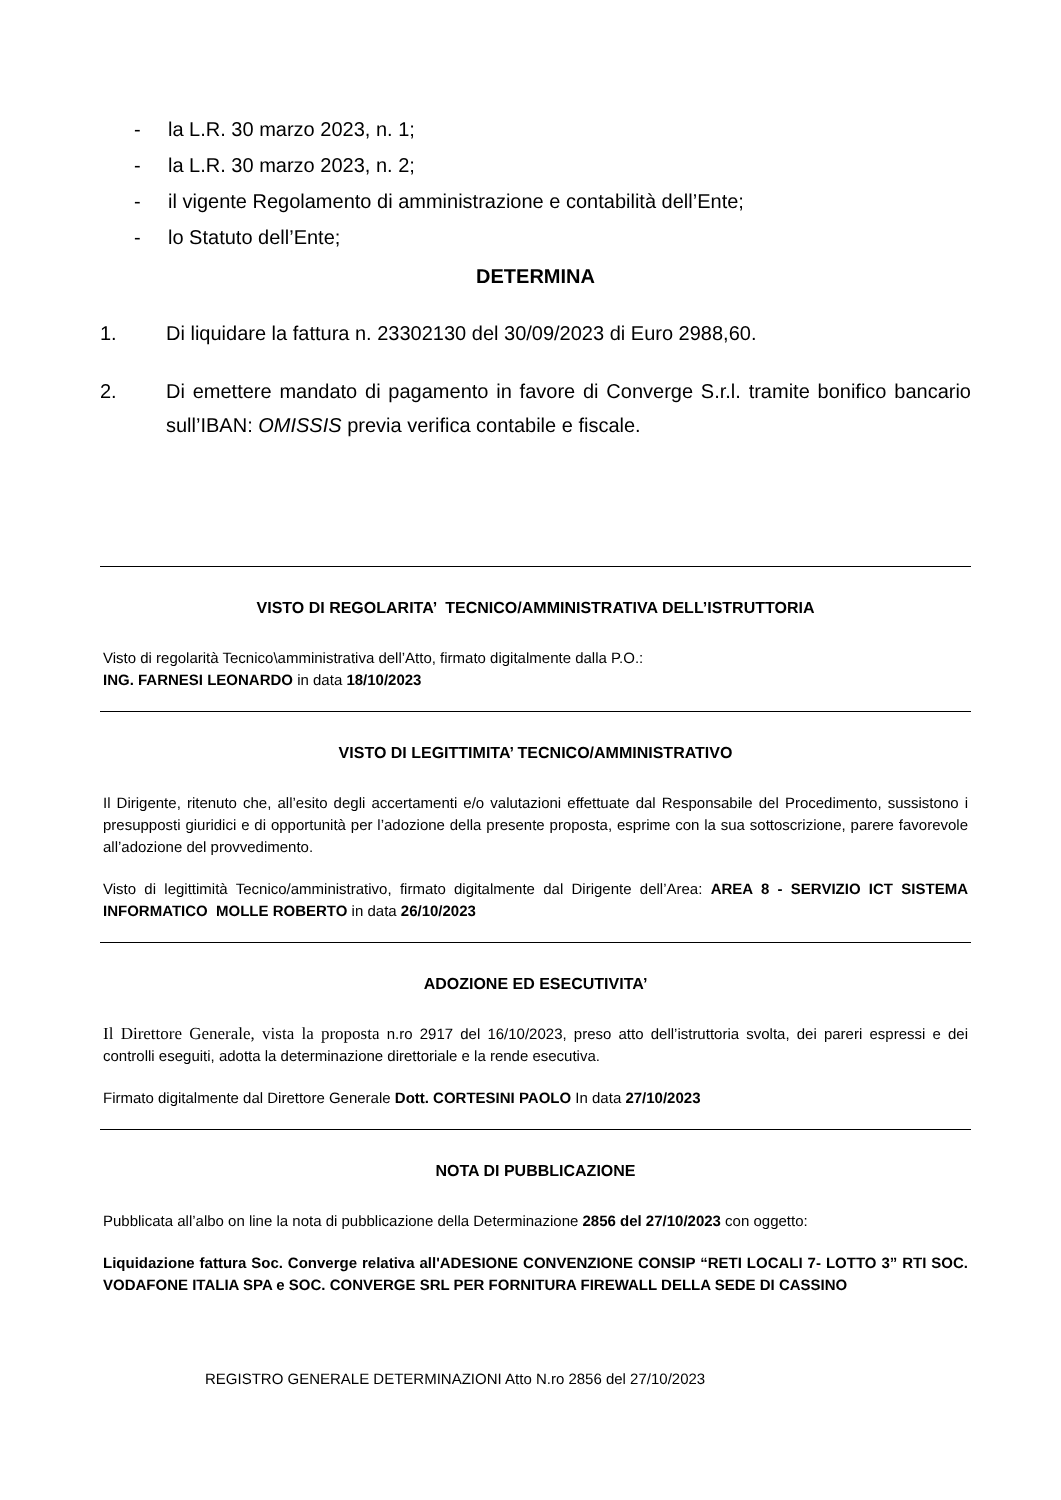- la L.R. 30 marzo 2023, n. 1;
- la L.R. 30 marzo 2023, n. 2;
- il vigente Regolamento di amministrazione e contabilità dell’Ente;
- lo Statuto dell’Ente;
DETERMINA
1. Di liquidare la fattura n. 23302130 del 30/09/2023 di Euro 2988,60.
2. Di emettere mandato di pagamento in favore di Converge S.r.l. tramite bonifico bancario sull’IBAN: OMISSIS previa verifica contabile e fiscale.
VISTO DI REGOLARITA’ TECNICO/AMMINISTRATIVA DELL’ISTRUTTORIA
Visto di regolarità Tecnico\amministrativa dell’Atto, firmato digitalmente dalla P.O.:
ING. FARNESI LEONARDO in data 18/10/2023
VISTO DI LEGITTIMITA’ TECNICO/AMMINISTRATIVO
Il Dirigente, ritenuto che, all’esito degli accertamenti e/o valutazioni effettuate dal Responsabile del Procedimento, sussistono i presupposti giuridici e di opportunità per l’adozione della presente proposta, esprime con la sua sottoscrizione, parere favorevole all’adozione del provvedimento.
Visto di legittimità Tecnico/amministrativo, firmato digitalmente dal Dirigente dell’Area: AREA 8 - SERVIZIO ICT SISTEMA INFORMATICO MOLLE ROBERTO in data 26/10/2023
ADOZIONE ED ESECUTIVITA’
Il Direttore Generale, vista la proposta n.ro 2917 del 16/10/2023, preso atto dell’istruttoria svolta, dei pareri espressi e dei controlli eseguiti, adotta la determinazione direttoriale e la rende esecutiva.
Firmato digitalmente dal Direttore Generale Dott. CORTESINI PAOLO In data 27/10/2023
NOTA DI PUBBLICAZIONE
Pubblicata all’albo on line la nota di pubblicazione della Determinazione 2856 del 27/10/2023 con oggetto:
Liquidazione fattura Soc. Converge relativa all'ADESIONE CONVENZIONE CONSIP “RETI LOCALI 7- LOTTO 3” RTI SOC. VODAFONE ITALIA SPA e SOC. CONVERGE SRL PER FORNITURA FIREWALL DELLA SEDE DI CASSINO
REGISTRO GENERALE DETERMINAZIONI Atto N.ro 2856 del 27/10/2023